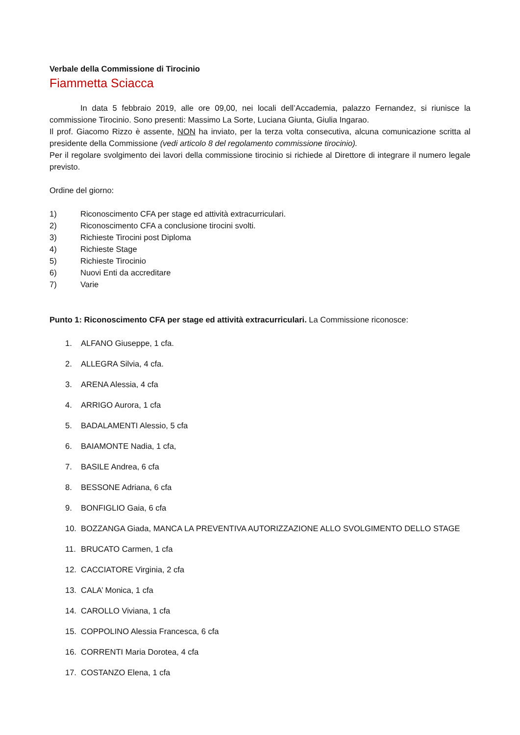Verbale della Commissione di Tirocinio
Fiammetta Sciacca
In data 5 febbraio 2019, alle ore 09,00, nei locali dell’Accademia, palazzo Fernandez, si riunisce la commissione Tirocinio. Sono presenti: Massimo La Sorte, Luciana Giunta, Giulia Ingarao.
Il prof. Giacomo Rizzo è assente, NON ha inviato, per la terza volta consecutiva, alcuna comunicazione scritta al presidente della Commissione (vedi articolo 8 del regolamento commissione tirocinio).
Per il regolare svolgimento dei lavori della commissione tirocinio si richiede al Direttore di integrare il numero legale previsto.
Ordine del giorno:
1) Riconoscimento CFA per stage ed attività extracurriculari.
2) Riconoscimento CFA a conclusione tirocini svolti.
3) Richieste Tirocini post Diploma
4) Richieste Stage
5) Richieste Tirocinio
6) Nuovi Enti da accreditare
7) Varie
Punto 1: Riconoscimento CFA per stage ed attività extracurriculari. La Commissione riconosce:
1. ALFANO Giuseppe, 1 cfa.
2. ALLEGRA Silvia, 4 cfa.
3. ARENA Alessia, 4 cfa
4. ARRIGO Aurora, 1 cfa
5. BADALAMENTI Alessio, 5 cfa
6. BAIAMONTE Nadia, 1 cfa,
7. BASILE Andrea, 6 cfa
8. BESSONE Adriana, 6 cfa
9. BONFIGLIO Gaia, 6 cfa
10. BOZZANGA Giada, MANCA LA PREVENTIVA AUTORIZZAZIONE ALLO SVOLGIMENTO DELLO STAGE
11. BRUCATO Carmen, 1 cfa
12. CACCIATORE Virginia, 2 cfa
13. CALA’ Monica, 1 cfa
14. CAROLLO Viviana, 1 cfa
15. COPPOLINO Alessia Francesca, 6 cfa
16. CORRENTI Maria Dorotea, 4 cfa
17. COSTANZO Elena, 1 cfa